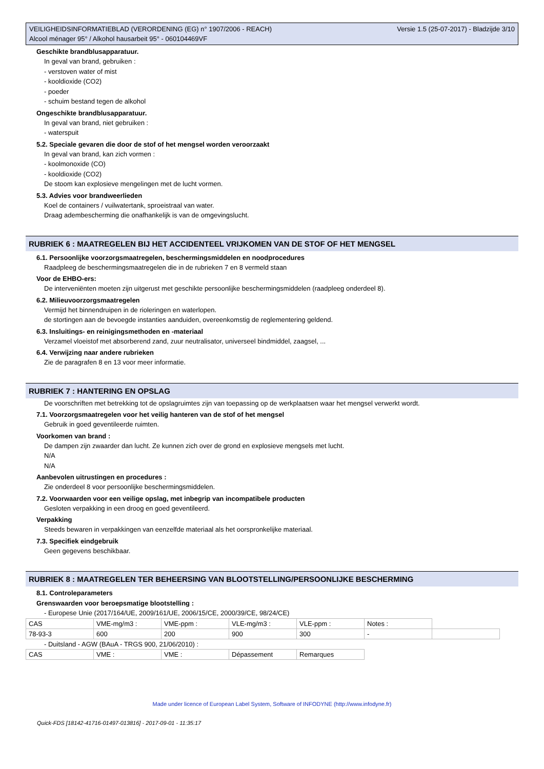Versie 1.5 (25-07-2017) - Bladzijde 3/10 VEILIGHEIDSINFORMATIEBLAD (VERORDENING (EG) n° 1907/2006 - REACH)
Alcool ménager 95° / Alkohol hausarbeit 95° - 060104469VF
Geschikte brandblusapparatuur.
In geval van brand, gebruiken :
- verstoven water of mist
- kooldioxide (CO2)
- poeder
- schuim bestand tegen de alkohol
Ongeschikte brandblusapparatuur.
In geval van brand, niet gebruiken :
- waterspuit
5.2. Speciale gevaren die door de stof of het mengsel worden veroorzaakt
In geval van brand, kan zich vormen :
- koolmonoxide (CO)
- kooldioxide (CO2)
De stoom kan explosieve mengelingen met de lucht vormen.
5.3. Advies voor brandweerlieden
Koel de containers / vuilwatertank, sproeistraal van water.
Draag adembescherming die onafhankelijk is van de omgevingslucht.
RUBRIEK 6 : MAATREGELEN BIJ HET ACCIDENTEEL VRIJKOMEN VAN DE STOF OF HET MENGSEL
6.1. Persoonlijke voorzorgsmaatregelen, beschermingsmiddelen en noodprocedures
Raadpleeg de beschermingsmaatregelen die in de rubrieken 7 en 8 vermeld staan
Voor de EHBO-ers:
De interveniënten moeten zijn uitgerust met geschikte persoonlijke beschermingsmiddelen (raadpleeg onderdeel 8).
6.2. Milieuvoorzorgsmaatregelen
Vermijd het binnendruipen in de rioleringen en waterlopen.
de stortingen aan de bevoegde instanties aanduiden, overeenkomstig de reglementering geldend.
6.3. Insluitings- en reinigingsmethoden en -materiaal
Verzamel vloeistof met absorberend zand, zuur neutralisator, universeel bindmiddel, zaagsel, ...
6.4. Verwijzing naar andere rubrieken
Zie de paragrafen 8 en 13 voor meer informatie.
RUBRIEK 7 : HANTERING EN OPSLAG
De voorschriften met betrekking tot de opslagruimtes zijn van toepassing op de werkplaatsen waar het mengsel verwerkt wordt.
7.1. Voorzorgsmaatregelen voor het veilig hanteren van de stof of het mengsel
Gebruik in goed geventileerde ruimten.
Voorkomen van brand :
De dampen zijn zwaarder dan lucht. Ze kunnen zich over de grond en explosieve mengsels met lucht.
N/A
N/A
Aanbevolen uitrustingen en procedures :
Zie onderdeel 8 voor persoonlijke beschermingsmiddelen.
7.2. Voorwaarden voor een veilige opslag, met inbegrip van incompatibele producten
Gesloten verpakking in een droog en goed geventileerd.
Verpakking
Steeds bewaren in verpakkingen van eenzelfde materiaal als het oorspronkelijke materiaal.
7.3. Specifiek eindgebruik
Geen gegevens beschikbaar.
RUBRIEK 8 : MAATREGELEN TER BEHEERSING VAN BLOOTSTELLING/PERSOONLIJKE BESCHERMING
8.1. Controleparameters
Grenswaarden voor beroepsmatige blootstelling :
- Europese Unie (2017/164/UE, 2009/161/UE, 2006/15/CE, 2000/39/CE, 98/24/CE)
| CAS | VME-mg/m3 : | VME-ppm : | VLE-mg/m3 : | VLE-ppm : | Notes : | |
| 78-93-3 | 600 | 200 | 900 | 300 | - | |
- Duitsland - AGW (BAuA - TRGS 900, 21/06/2010) :
| CAS | VME : | VME : | Dépassement | Remarques |
Made under licence of European Label System, Software of INFODYNE (http://www.infodyne.fr)
Quick-FDS [18142-41716-01497-013816] - 2017-09-01 - 11:35:17